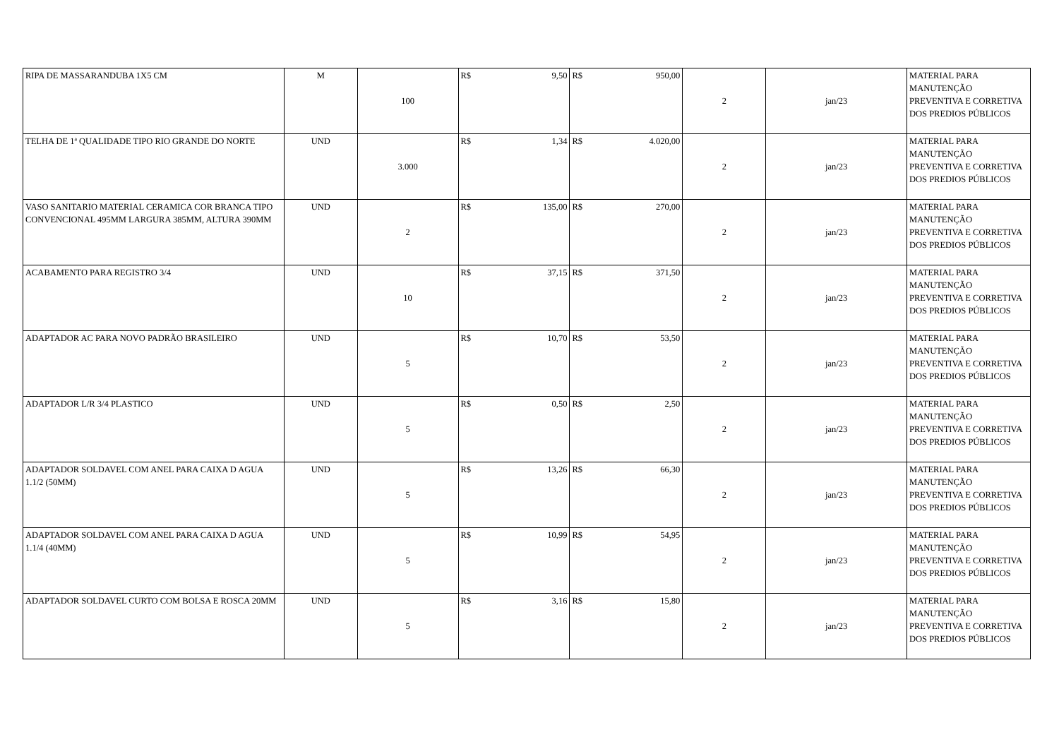| RIPA DE MASSARANDUBA 1X5 CM | M | 100 | R$ 9,50 | R$ 950,00 | 2 | jan/23 | MATERIAL PARA MANUTENÇÃO PREVENTIVA E CORRETIVA DOS PREDIOS PÚBLICOS |
| TELHA DE 1ª QUALIDADE TIPO RIO GRANDE DO NORTE | UND | 3.000 | R$ 1,34 | R$ 4.020,00 | 2 | jan/23 | MATERIAL PARA MANUTENÇÃO PREVENTIVA E CORRETIVA DOS PREDIOS PÚBLICOS |
| VASO SANITARIO MATERIAL CERAMICA COR BRANCA TIPO CONVENCIONAL 495MM LARGURA 385MM, ALTURA 390MM | UND | 2 | R$ 135,00 | R$ 270,00 | 2 | jan/23 | MATERIAL PARA MANUTENÇÃO PREVENTIVA E CORRETIVA DOS PREDIOS PÚBLICOS |
| ACABAMENTO PARA REGISTRO 3/4 | UND | 10 | R$ 37,15 | R$ 371,50 | 2 | jan/23 | MATERIAL PARA MANUTENÇÃO PREVENTIVA E CORRETIVA DOS PREDIOS PÚBLICOS |
| ADAPTADOR AC PARA NOVO PADRÃO BRASILEIRO | UND | 5 | R$ 10,70 | R$ 53,50 | 2 | jan/23 | MATERIAL PARA MANUTENÇÃO PREVENTIVA E CORRETIVA DOS PREDIOS PÚBLICOS |
| ADAPTADOR L/R 3/4 PLASTICO | UND | 5 | R$ 0,50 | R$ 2,50 | 2 | jan/23 | MATERIAL PARA MANUTENÇÃO PREVENTIVA E CORRETIVA DOS PREDIOS PÚBLICOS |
| ADAPTADOR SOLDAVEL COM ANEL PARA CAIXA D AGUA 1.1/2 (50MM) | UND | 5 | R$ 13,26 | R$ 66,30 | 2 | jan/23 | MATERIAL PARA MANUTENÇÃO PREVENTIVA E CORRETIVA DOS PREDIOS PÚBLICOS |
| ADAPTADOR SOLDAVEL COM ANEL PARA CAIXA D AGUA 1.1/4 (40MM) | UND | 5 | R$ 10,99 | R$ 54,95 | 2 | jan/23 | MATERIAL PARA MANUTENÇÃO PREVENTIVA E CORRETIVA DOS PREDIOS PÚBLICOS |
| ADAPTADOR SOLDAVEL CURTO COM BOLSA E ROSCA 20MM | UND | 5 | R$ 3,16 | R$ 15,80 | 2 | jan/23 | MATERIAL PARA MANUTENÇÃO PREVENTIVA E CORRETIVA DOS PREDIOS PÚBLICOS |